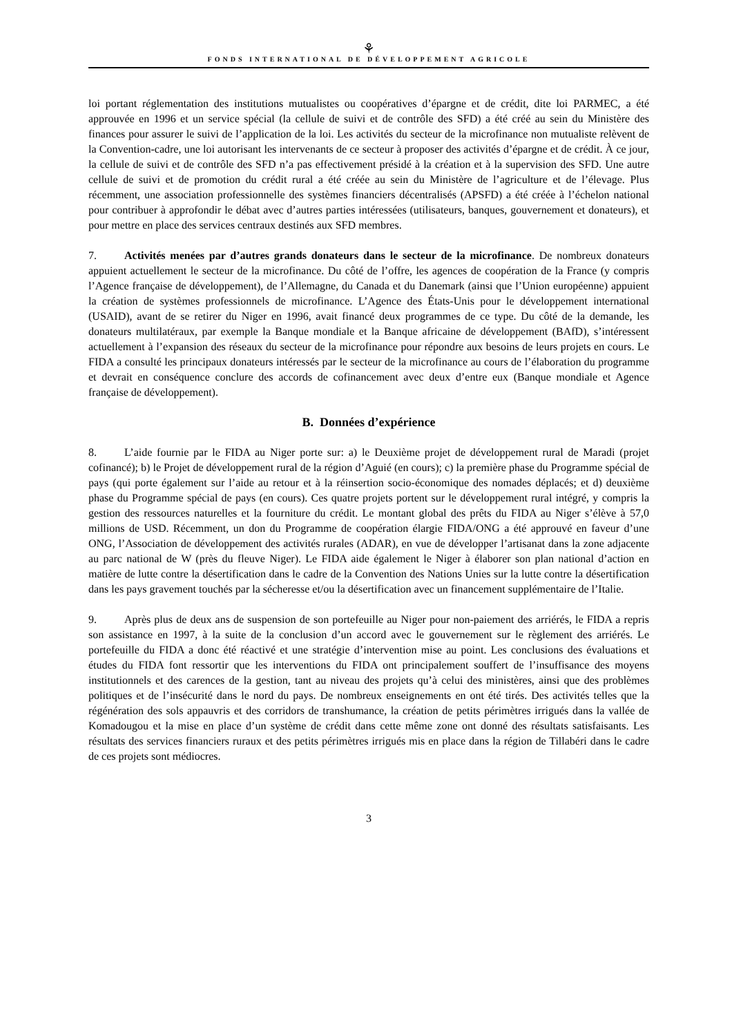⚘
FONDS INTERNATIONAL DE DÉVELOPPEMENT AGRICOLE
loi portant réglementation des institutions mutualistes ou coopératives d’épargne et de crédit, dite loi PARMEC, a été approuvée en 1996 et un service spécial (la cellule de suivi et de contrôle des SFD) a été créé au sein du Ministère des finances pour assurer le suivi de l’application de la loi. Les activités du secteur de la microfinance non mutualiste relèvent de la Convention-cadre, une loi autorisant les intervenants de ce secteur à proposer des activités d’épargne et de crédit. À ce jour, la cellule de suivi et de contrôle des SFD n’a pas effectivement présidé à la création et à la supervision des SFD. Une autre cellule de suivi et de promotion du crédit rural a été créée au sein du Ministère de l’agriculture et de l’élevage. Plus récemment, une association professionnelle des systèmes financiers décentralisés (APSFD) a été créée à l’échelon national pour contribuer à approfondir le débat avec d’autres parties intéressées (utilisateurs, banques, gouvernement et donateurs), et pour mettre en place des services centraux destinés aux SFD membres.
7. Activités menées par d’autres grands donateurs dans le secteur de la microfinance. De nombreux donateurs appuient actuellement le secteur de la microfinance. Du côté de l’offre, les agences de coopération de la France (y compris l’Agence française de développement), de l’Allemagne, du Canada et du Danemark (ainsi que l’Union européenne) appuient la création de systèmes professionnels de microfinance. L’Agence des États-Unis pour le développement international (USAID), avant de se retirer du Niger en 1996, avait financé deux programmes de ce type. Du côté de la demande, les donateurs multilatéraux, par exemple la Banque mondiale et la Banque africaine de développement (BAfD), s’intéressent actuellement à l’expansion des réseaux du secteur de la microfinance pour répondre aux besoins de leurs projets en cours. Le FIDA a consulté les principaux donateurs intéressés par le secteur de la microfinance au cours de l’élaboration du programme et devrait en conséquence conclure des accords de cofinancement avec deux d’entre eux (Banque mondiale et Agence française de développement).
B. Données d’expérience
8. L’aide fournie par le FIDA au Niger porte sur: a) le Deuxième projet de développement rural de Maradi (projet cofinancé); b) le Projet de développement rural de la région d’Aguié (en cours); c) la première phase du Programme spécial de pays (qui porte également sur l’aide au retour et à la réinsertion socio-économique des nomades déplacés; et d) deuxième phase du Programme spécial de pays (en cours). Ces quatre projets portent sur le développement rural intégré, y compris la gestion des ressources naturelles et la fourniture du crédit. Le montant global des prêts du FIDA au Niger s’élève à 57,0 millions de USD. Récemment, un don du Programme de coopération élargie FIDA/ONG a été approuvé en faveur d’une ONG, l’Association de développement des activités rurales (ADAR), en vue de développer l’artisanat dans la zone adjacente au parc national de W (près du fleuve Niger). Le FIDA aide également le Niger à élaborer son plan national d’action en matière de lutte contre la désertification dans le cadre de la Convention des Nations Unies sur la lutte contre la désertification dans les pays gravement touchés par la sécheresse et/ou la désertification avec un financement supplémentaire de l’Italie.
9. Après plus de deux ans de suspension de son portefeuille au Niger pour non-paiement des arriérés, le FIDA a repris son assistance en 1997, à la suite de la conclusion d’un accord avec le gouvernement sur le règlement des arriérés. Le portefeuille du FIDA a donc été réactivé et une stratégie d’intervention mise au point. Les conclusions des évaluations et études du FIDA font ressortir que les interventions du FIDA ont principalement souffert de l’insuffisance des moyens institutionnels et des carences de la gestion, tant au niveau des projets qu’à celui des ministères, ainsi que des problèmes politiques et de l’insécurité dans le nord du pays. De nombreux enseignements en ont été tirés. Des activités telles que la régénération des sols appauvris et des corridors de transhumance, la création de petits périmètres irrigués dans la vallée de Komadougou et la mise en place d’un système de crédit dans cette même zone ont donné des résultats satisfaisants. Les résultats des services financiers ruraux et des petits périmètres irrigués mis en place dans la région de Tillabéri dans le cadre de ces projets sont médiocres.
3